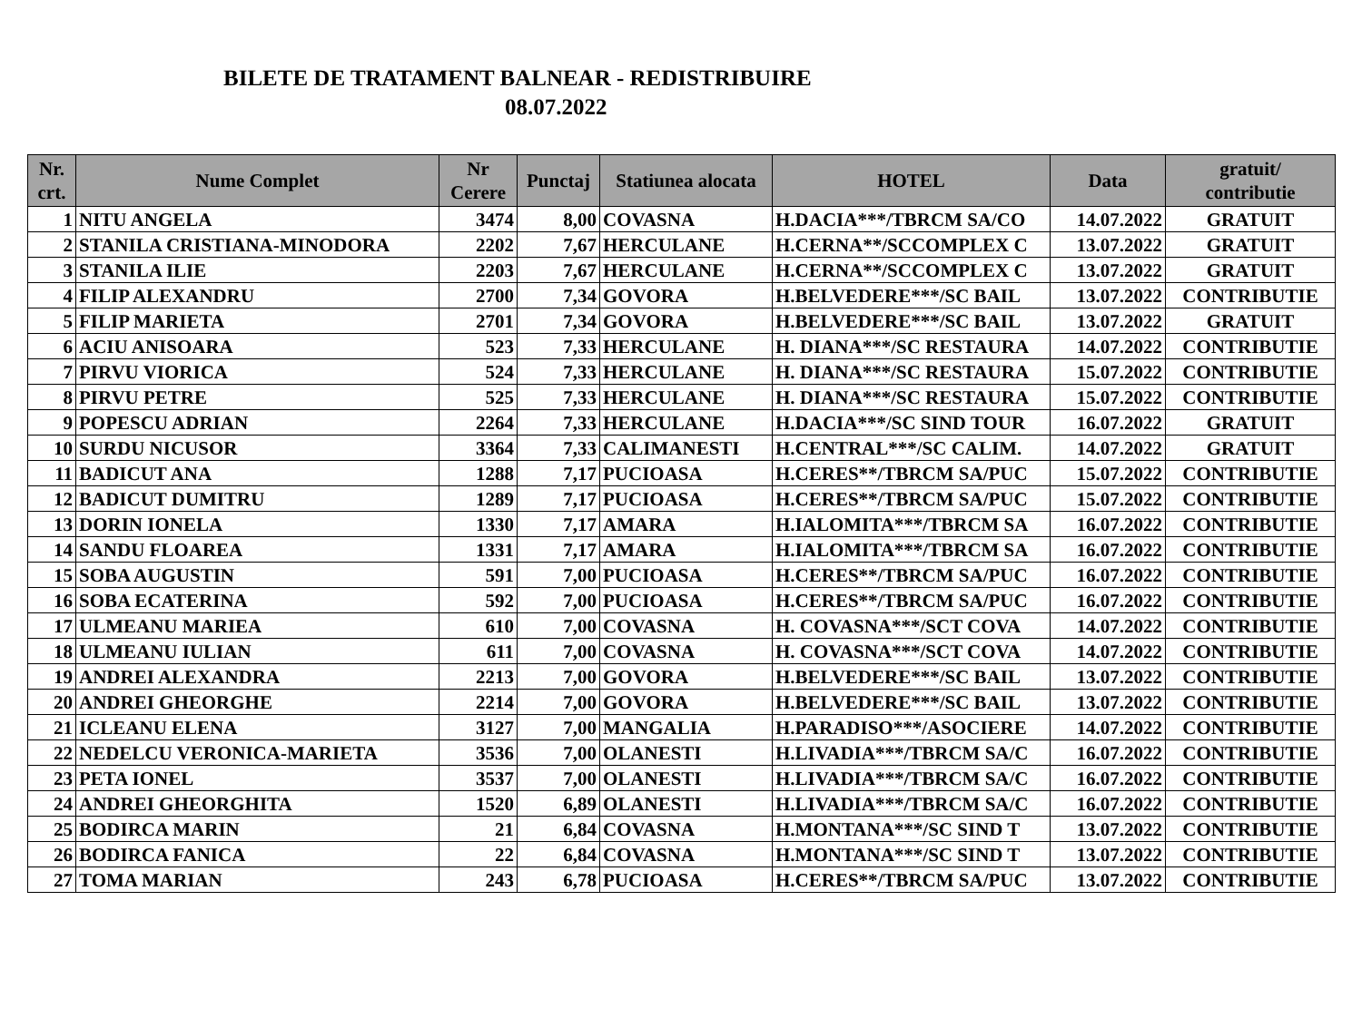BILETE DE TRATAMENT BALNEAR - REDISTRIBUIRE
08.07.2022
| Nr. crt. | Nume Complet | Nr Cerere | Punctaj | Statiunea alocata | HOTEL | Data | gratuit/ contributie |
| --- | --- | --- | --- | --- | --- | --- | --- |
| 1 | NITU ANGELA | 3474 | 8,00 | COVASNA | H.DACIA***/TBRCM SA/CO | 14.07.2022 | GRATUIT |
| 2 | STANILA CRISTIANA-MINODORA | 2202 | 7,67 | HERCULANE | H.CERNA**/SCCOMPLEX C | 13.07.2022 | GRATUIT |
| 3 | STANILA ILIE | 2203 | 7,67 | HERCULANE | H.CERNA**/SCCOMPLEX C | 13.07.2022 | GRATUIT |
| 4 | FILIP ALEXANDRU | 2700 | 7,34 | GOVORA | H.BELVEDERE***/SC BAIL | 13.07.2022 | CONTRIBUTIE |
| 5 | FILIP MARIETA | 2701 | 7,34 | GOVORA | H.BELVEDERE***/SC BAIL | 13.07.2022 | GRATUIT |
| 6 | ACIU ANISOARA | 523 | 7,33 | HERCULANE | H. DIANA***/SC RESTAURA | 14.07.2022 | CONTRIBUTIE |
| 7 | PIRVU VIORICA | 524 | 7,33 | HERCULANE | H. DIANA***/SC RESTAURA | 15.07.2022 | CONTRIBUTIE |
| 8 | PIRVU PETRE | 525 | 7,33 | HERCULANE | H. DIANA***/SC RESTAURA | 15.07.2022 | CONTRIBUTIE |
| 9 | POPESCU ADRIAN | 2264 | 7,33 | HERCULANE | H.DACIA***/SC SIND TOUR | 16.07.2022 | GRATUIT |
| 10 | SURDU NICUSOR | 3364 | 7,33 | CALIMANESTI | H.CENTRAL***/SC CALIM. | 14.07.2022 | GRATUIT |
| 11 | BADICUT ANA | 1288 | 7,17 | PUCIOASA | H.CERES**/TBRCM SA/PUC | 15.07.2022 | CONTRIBUTIE |
| 12 | BADICUT DUMITRU | 1289 | 7,17 | PUCIOASA | H.CERES**/TBRCM SA/PUC | 15.07.2022 | CONTRIBUTIE |
| 13 | DORIN IONELA | 1330 | 7,17 | AMARA | H.IALOMITA***/TBRCM SA | 16.07.2022 | CONTRIBUTIE |
| 14 | SANDU FLOAREA | 1331 | 7,17 | AMARA | H.IALOMITA***/TBRCM SA | 16.07.2022 | CONTRIBUTIE |
| 15 | SOBA AUGUSTIN | 591 | 7,00 | PUCIOASA | H.CERES**/TBRCM SA/PUC | 16.07.2022 | CONTRIBUTIE |
| 16 | SOBA ECATERINA | 592 | 7,00 | PUCIOASA | H.CERES**/TBRCM SA/PUC | 16.07.2022 | CONTRIBUTIE |
| 17 | ULMEANU MARIEA | 610 | 7,00 | COVASNA | H. COVASNA***/SCT COVA | 14.07.2022 | CONTRIBUTIE |
| 18 | ULMEANU IULIAN | 611 | 7,00 | COVASNA | H. COVASNA***/SCT COVA | 14.07.2022 | CONTRIBUTIE |
| 19 | ANDREI ALEXANDRA | 2213 | 7,00 | GOVORA | H.BELVEDERE***/SC BAIL | 13.07.2022 | CONTRIBUTIE |
| 20 | ANDREI GHEORGHE | 2214 | 7,00 | GOVORA | H.BELVEDERE***/SC BAIL | 13.07.2022 | CONTRIBUTIE |
| 21 | ICLEANU ELENA | 3127 | 7,00 | MANGALIA | H.PARADISO***/ASOCIERE | 14.07.2022 | CONTRIBUTIE |
| 22 | NEDELCU VERONICA-MARIETA | 3536 | 7,00 | OLANESTI | H.LIVADIA***/TBRCM SA/C | 16.07.2022 | CONTRIBUTIE |
| 23 | PETA IONEL | 3537 | 7,00 | OLANESTI | H.LIVADIA***/TBRCM SA/C | 16.07.2022 | CONTRIBUTIE |
| 24 | ANDREI GHEORGHITA | 1520 | 6,89 | OLANESTI | H.LIVADIA***/TBRCM SA/C | 16.07.2022 | CONTRIBUTIE |
| 25 | BODIRCA MARIN | 21 | 6,84 | COVASNA | H.MONTANA***/SC SIND T | 13.07.2022 | CONTRIBUTIE |
| 26 | BODIRCA FANICA | 22 | 6,84 | COVASNA | H.MONTANA***/SC SIND T | 13.07.2022 | CONTRIBUTIE |
| 27 | TOMA MARIAN | 243 | 6,78 | PUCIOASA | H.CERES**/TBRCM SA/PUC | 13.07.2022 | CONTRIBUTIE |